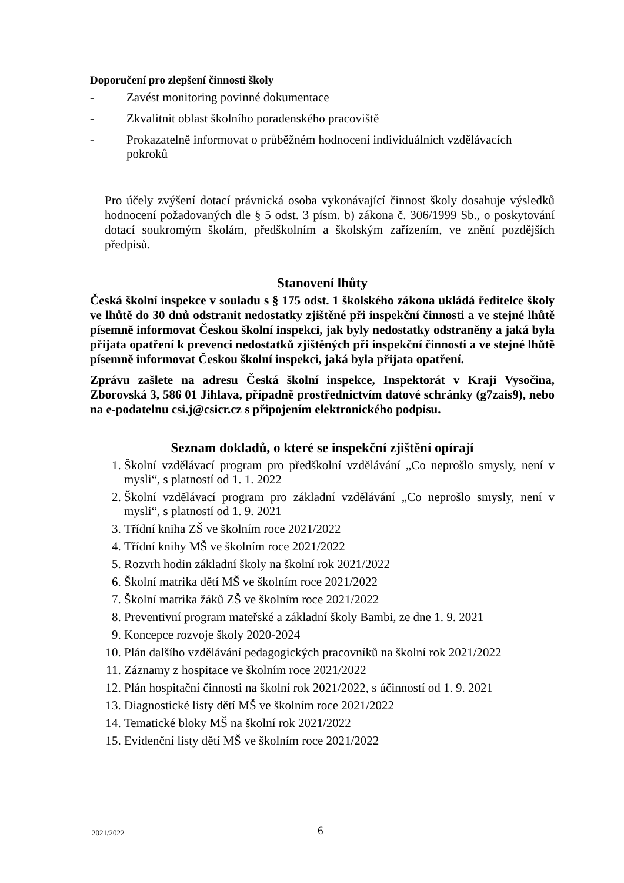Doporučení pro zlepšení činnosti školy
- Zavést monitoring povinné dokumentace
- Zkvalitnit oblast školního poradenského pracoviště
- Prokazatelně informovat o průběžném hodnocení individuálních vzdělávacích pokroků
Pro účely zvýšení dotací právnická osoba vykonávající činnost školy dosahuje výsledků hodnocení požadovaných dle § 5 odst. 3 písm. b) zákona č. 306/1999 Sb., o poskytování dotací soukromým školám, předškolním a školským zařízením, ve znění pozdějších předpisů.
Stanovení lhůty
Česká školní inspekce v souladu s § 175 odst. 1 školského zákona ukládá ředitelce školy ve lhůtě do 30 dnů odstranit nedostatky zjištěné při inspekční činnosti a ve stejné lhůtě písemně informovat Českou školní inspekci, jak byly nedostatky odstraněny a jaká byla přijata opatření k prevenci nedostatků zjištěných při inspekční činnosti a ve stejné lhůtě písemně informovat Českou školní inspekci, jaká byla přijata opatření.
Zprávu zašlete na adresu Česká školní inspekce, Inspektorát v Kraji Vysočina, Zborovská 3, 586 01 Jihlava, případně prostřednictvím datové schránky (g7zais9), nebo na e-podatelnu csi.j@csicr.cz s připojením elektronického podpisu.
Seznam dokladů, o které se inspekční zjištění opírají
1. Školní vzdělávací program pro předškolní vzdělávání „Co neprošlo smysly, není v mysli“, s platností od 1. 1. 2022
2. Školní vzdělávací program pro základní vzdělávání „Co neprošlo smysly, není v mysli“, s platností od 1. 9. 2021
3. Třídní kniha ZŠ ve školním roce 2021/2022
4. Třídní knihy MŠ ve školním roce 2021/2022
5. Rozvrh hodin základní školy na školní rok 2021/2022
6. Školní matrika dětí MŠ ve školním roce 2021/2022
7. Školní matrika žáků ZŠ ve školním roce 2021/2022
8. Preventivní program mateřské a základní školy Bambi, ze dne 1. 9. 2021
9. Koncepce rozvoje školy 2020-2024
10. Plán dalšího vzdělávání pedagogických pracovníků na školní rok 2021/2022
11. Záznamy z hospitace ve školním roce 2021/2022
12. Plán hospitační činnosti na školní rok 2021/2022, s účinností od 1. 9. 2021
13. Diagnostické listy dětí MŠ ve školním roce 2021/2022
14. Tematické bloky MŠ na školní rok 2021/2022
15. Evidenční listy dětí MŠ ve školním roce 2021/2022
2021/2022 6